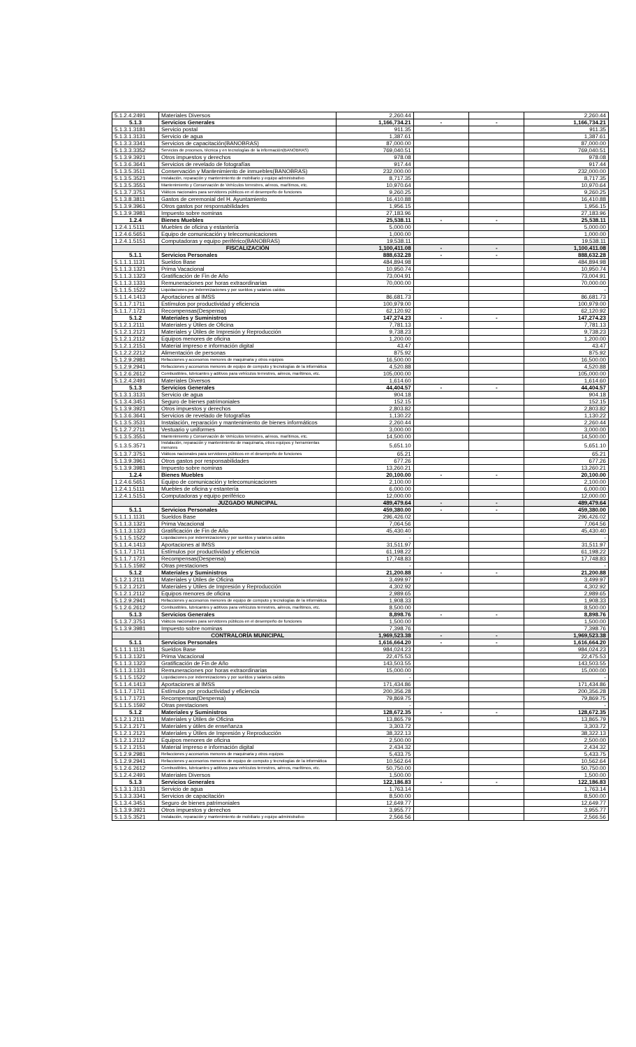| 5.1.2.4.2491 | Materiales Diversos | 2,260.44 | | | 2,260.44 |
| 5.1.3 | Servicios Generales | 1,166,734.21 | - | - | 1,166,734.21 |
| 5.1.3.1.3181 | Servicio postal | 911.35 | | | 911.35 |
| 5.1.3.1.3131 | Servicio de agua | 1,387.61 | | | 1,387.61 |
| 5.1.3.3.3341 | Servicios de capacitación(BANOBRAS) | 87,000.00 | | | 87,000.00 |
| 5.1.3.3.3352 | Servicios de procesos, técnica y en tecnologías de la información(BANOBRAS) | 769,040.51 | | | 769,040.51 |
| 5.1.3.9.3921 | Otros impuestos y derechos | 978.08 | | | 978.08 |
| 5.1.3.6.3641 | Servicios de revelado de fotografías | 917.44 | | | 917.44 |
| 5.1.3.5.3511 | Conservación y Mantenimiento de inmuebles(BANOBRAS) | 232,000.00 | | | 232,000.00 |
| 5.1.3.5.3521 | Instalación, reparación y mantenimiento de mobiliario y equipo administrativo | 8,717.35 | | | 8,717.35 |
| 5.1.3.5.3551 | Mantenimiento y Conservación de Vehículos terrestres, aéreos, marítimos, etc. | 10,970.64 | | | 10,970.64 |
| 5.1.3.7.3751 | Viáticos nacionales para servidores públicos en el desempeño de funciones | 9,260.25 | | | 9,260.25 |
| 5.1.3.8.3811 | Gastos de ceremonial del H. Ayuntamiento | 16,410.88 | | | 16,410.88 |
| 5.1.3.9.3961 | Otros gastos por responsabilidades | 1,956.15 | | | 1,956.15 |
| 5.1.3.9.3981 | Impuesto sobre nominas | 27,183.96 | | | 27,183.96 |
| 1.2.4 | Bienes Muebles | 25,538.11 | - | - | 25,538.11 |
| 1.2.4.1.5111 | Muebles de oficina y estantería | 5,000.00 | | | 5,000.00 |
| 1.2.4.6.5651 | Equipo de comunicación y telecomunicaciones | 1,000.00 | | | 1,000.00 |
| 1.2.4.1.5151 | Computadoras y equipo periférico(BANOBRAS) | 19,538.11 | | | 19,538.11 |
| | FISCALIZACIÓN | 1,100,411.08 | - | - | 1,100,411.08 |
| 5.1.1 | Servicios Personales | 888,632.28 | - | - | 888,632.28 |
| 5.1.1.1.1131 | Sueldos Base | 484,894.98 | | | 484,894.98 |
| 5.1.1.3.1321 | Prima Vacacional | 10,950.74 | | | 10,950.74 |
| 5.1.1.3.1323 | Gratificación de Fin de Año | 73,004.91 | | | 73,004.91 |
| 5.1.1.3.1331 | Remuneraciones por horas extraordinarias | 70,000.00 | | | 70,000.00 |
| 5.1.1.5.1522 | Liquidaciones por indemnizaciones y por sueldos y salarios caídos | - | | | - |
| 5.1.1.4.1413 | Aportaciones al IMSS | 86,681.73 | | | 86,681.73 |
| 5.1.1.7.1711 | Estímulos por productividad y eficiencia | 100,979.00 | | | 100,979.00 |
| 5.1.1.7.1721 | Recompensas(Despensa) | 62,120.92 | | | 62,120.92 |
| 5.1.2 | Materiales y Suministros | 147,274.23 | - | - | 147,274.23 |
| 5.1.2.1.2111 | Materiales y Útiles de Oficina | 7,781.13 | | | 7,781.13 |
| 5.1.2.1.2121 | Materiales y Útiles de Impresión y Reproducción | 9,738.23 | | | 9,738.23 |
| 5.1.2.1.2112 | Equipos menores de oficina | 1,200.00 | | | 1,200.00 |
| 5.1.2.1.2151 | Material impreso e información digital | 43.47 | | | 43.47 |
| 5.1.2.2.2212 | Alimentación de personas | 875.92 | | | 875.92 |
| 5.1.2.9.2981 | Refacciones y accesorios menores de maquinaria y otros equipos | 16,500.00 | | | 16,500.00 |
| 5.1.2.9.2941 | Refacciones y accesorios menores de equipo de computo y tecnologías de la informática | 4,520.88 | | | 4,520.88 |
| 5.1.2.6.2612 | Combustibles, lubricantes y aditivos para vehículos terrestres, aéreos, marítimos, etc. | 105,000.00 | | | 105,000.00 |
| 5.1.2.4.2491 | Materiales Diversos | 1,614.60 | | | 1,614.60 |
| 5.1.3 | Servicios Generales | 44,404.57 | - | - | 44,404.57 |
| 5.1.3.1.3131 | Servicio de agua | 904.18 | | | 904.18 |
| 5.1.3.4.3451 | Seguro de bienes patrimoniales | 152.15 | | | 152.15 |
| 5.1.3.9.3921 | Otros impuestos y derechos | 2,803.82 | | | 2,803.82 |
| 5.1.3.6.3641 | Servicios de revelado de fotografías | 1,130.22 | | | 1,130.22 |
| 5.1.3.5.3531 | Instalación, reparación y mantenimiento de bienes informáticos | 2,260.44 | | | 2,260.44 |
| 5.1.2.7.2711 | Vestuario y uniformes | 3,000.00 | | | 3,000.00 |
| 5.1.3.5.3551 | Mantenimiento y Conservación de Vehículos terrestres, aéreos, marítimos, etc. | 14,500.00 | | | 14,500.00 |
| 5.1.3.5.3571 | Instalación, reparación y mantenimiento de maquinaria, otros equipos y herramientas menores | 5,651.10 | | | 5,651.10 |
| 5.1.3.7.3751 | Viáticos nacionales para servidores públicos en el desempeño de funciones | 65.21 | | | 65.21 |
| 5.1.3.9.3961 | Otros gastos por responsabilidades | 677.26 | | | 677.26 |
| 5.1.3.9.3981 | Impuesto sobre nominas | 13,260.21 | | | 13,260.21 |
| 1.2.4 | Bienes Muebles | 20,100.00 | - | - | 20,100.00 |
| 1.2.4.6.5651 | Equipo de comunicación y telecomunicaciones | 2,100.00 | | | 2,100.00 |
| 1.2.4.1.5111 | Muebles de oficina y estantería | 6,000.00 | | | 6,000.00 |
| 1.2.4.1.5151 | Computadoras y equipo periférico | 12,000.00 | | | 12,000.00 |
| | JUZGADO MUNICIPAL | 489,479.64 | - | - | 489,479.64 |
| 5.1.1 | Servicios Personales | 459,380.00 | - | - | 459,380.00 |
| 5.1.1.1.1131 | Sueldos Base | 296,426.02 | | | 296,426.02 |
| 5.1.1.3.1321 | Prima Vacacional | 7,064.56 | | | 7,064.56 |
| 5.1.1.3.1323 | Gratificación de Fin de Año | 45,430.40 | | | 45,430.40 |
| 5.1.1.5.1522 | Liquidaciones por indemnizaciones y por sueldos y salarios caídos | - | | | - |
| 5.1.1.4.1413 | Aportaciones al IMSS | 31,511.97 | | | 31,511.97 |
| 5.1.1.7.1711 | Estímulos por productividad y eficiencia | 61,198.22 | | | 61,198.22 |
| 5.1.1.7.1721 | Recompensas(Despensa) | 17,748.83 | | | 17,748.83 |
| 5.1.1.5.1592 | Otras prestaciones | - | | | - |
| 5.1.2 | Materiales y Suministros | 21,200.88 | - | - | 21,200.88 |
| 5.1.2.1.2111 | Materiales y Útiles de Oficina | 3,499.97 | | | 3,499.97 |
| 5.1.2.1.2121 | Materiales y Útiles de Impresión y Reproducción | 4,302.92 | | | 4,302.92 |
| 5.1.2.1.2112 | Equipos menores de oficina | 2,989.65 | | | 2,989.65 |
| 5.1.2.9.2941 | Refacciones y accesorios menores de equipo de computo y tecnologías de la informática | 1,908.33 | | | 1,908.33 |
| 5.1.2.6.2612 | Combustibles, lubricantes y aditivos para vehículos terrestres, aéreos, marítimos, etc. | 8,500.00 | | | 8,500.00 |
| 5.1.3 | Servicios Generales | 8,898.76 | - | - | 8,898.76 |
| 5.1.3.7.3751 | Viáticos nacionales para servidores públicos en el desempeño de funciones | 1,500.00 | | | 1,500.00 |
| 5.1.3.9.3981 | Impuesto sobre nominas | 7,398.76 | | | 7,398.76 |
| | CONTRALORÍA MUNICIPAL | 1,969,523.38 | - | - | 1,969,523.38 |
| 5.1.1 | Servicios Personales | 1,616,664.20 | - | - | 1,616,664.20 |
| 5.1.1.1.1131 | Sueldos Base | 984,024.23 | | | 984,024.23 |
| 5.1.1.3.1321 | Prima Vacacional | 22,475.53 | | | 22,475.53 |
| 5.1.1.3.1323 | Gratificación de Fin de Año | 143,503.55 | | | 143,503.55 |
| 5.1.1.3.1331 | Remuneraciones por horas extraordinarias | 15,000.00 | | | 15,000.00 |
| 5.1.1.5.1522 | Liquidaciones por indemnizaciones y por sueldos y salarios caídos | - | | | - |
| 5.1.1.4.1413 | Aportaciones al IMSS | 171,434.86 | | | 171,434.86 |
| 5.1.1.7.1711 | Estímulos por productividad y eficiencia | 200,356.28 | | | 200,356.28 |
| 5.1.1.7.1721 | Recompensas(Despensa) | 79,869.75 | | | 79,869.75 |
| 5.1.1.5.1592 | Otras prestaciones | - | | | - |
| 5.1.2 | Materiales y Suministros | 128,672.35 | - | - | 128,672.35 |
| 5.1.2.1.2111 | Materiales y Útiles de Oficina | 13,865.79 | | | 13,865.79 |
| 5.1.2.1.2171 | Materiales y útiles de enseñanza | 3,303.72 | | | 3,303.72 |
| 5.1.2.1.2121 | Materiales y Útiles de Impresión y Reproducción | 38,322.13 | | | 38,322.13 |
| 5.1.2.1.2112 | Equipos menores de oficina | 2,500.00 | | | 2,500.00 |
| 5.1.2.1.2151 | Material impreso e información digital | 2,434.32 | | | 2,434.32 |
| 5.1.2.9.2981 | Refacciones y accesorios menores de maquinaria y otros equipos | 5,433.75 | | | 5,433.75 |
| 5.1.2.9.2941 | Refacciones y accesorios menores de equipo de computo y tecnologías de la informática | 10,562.64 | | | 10,562.64 |
| 5.1.2.6.2612 | Combustibles, lubricantes y aditivos para vehículos terrestres, aéreos, marítimos, etc. | 50,750.00 | | | 50,750.00 |
| 5.1.2.4.2491 | Materiales Diversos | 1,500.00 | | | 1,500.00 |
| 5.1.3 | Servicios Generales | 122,186.83 | - | - | 122,186.83 |
| 5.1.3.1.3131 | Servicio de agua | 1,763.14 | | | 1,763.14 |
| 5.1.3.3.3341 | Servicios de capacitación | 8,500.00 | | | 8,500.00 |
| 5.1.3.4.3451 | Seguro de bienes patrimoniales | 12,649.77 | | | 12,649.77 |
| 5.1.3.9.3921 | Otros impuestos y derechos | 3,955.77 | | | 3,955.77 |
| 5.1.3.5.3521 | Instalación, reparación y mantenimiento de mobiliario y equipo administrativo | 2,566.56 | | | 2,566.56 |